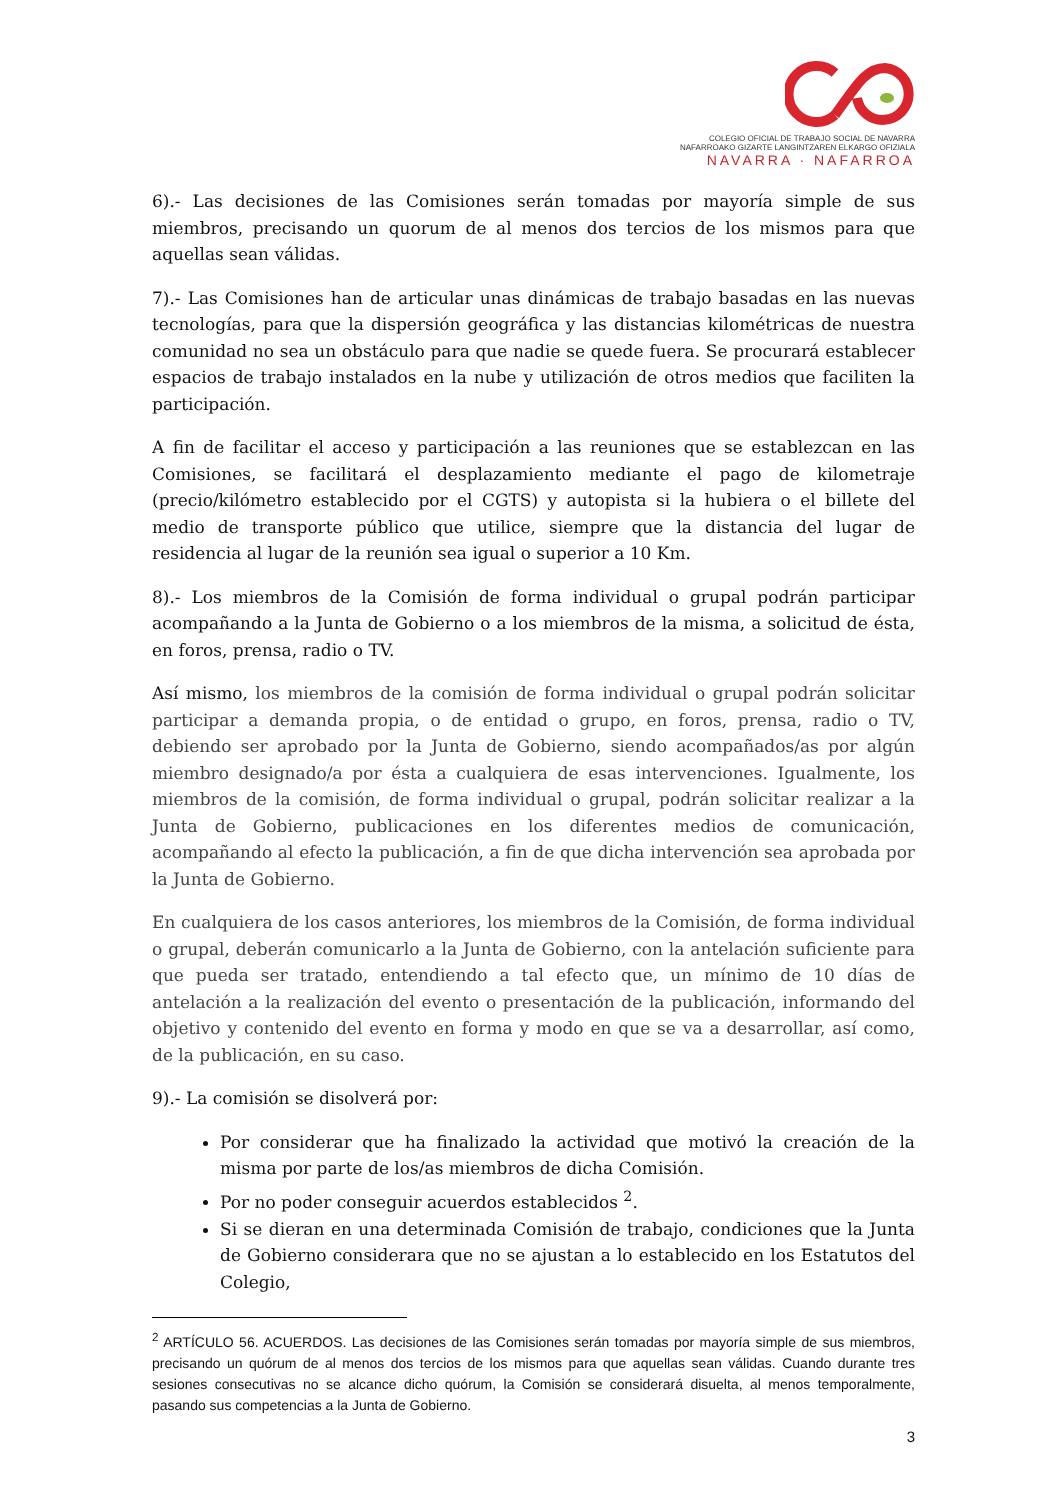COLEGIO OFICIAL DE TRABAJO SOCIAL DE NAVARRA
NAFARROAKO GIZARTE LANGINTZAREN ELKARGO OFIZIALA
NAVARRA · NAFARROA
6).- Las decisiones de las Comisiones serán tomadas por mayoría simple de sus miembros, precisando un quorum de al menos dos tercios de los mismos para que aquellas sean válidas.
7).- Las Comisiones han de articular unas dinámicas de trabajo basadas en las nuevas tecnologías, para que la dispersión geográfica y las distancias kilométricas de nuestra comunidad no sea un obstáculo para que nadie se quede fuera. Se procurará establecer espacios de trabajo instalados en la nube y utilización de otros medios que faciliten la participación.
A fin de facilitar el acceso y participación a las reuniones que se establezcan en las Comisiones, se facilitará el desplazamiento mediante el pago de kilometraje (precio/kilómetro establecido por el CGTS) y autopista si la hubiera o el billete del medio de transporte público que utilice, siempre que la distancia del lugar de residencia al lugar de la reunión sea igual o superior a 10 Km.
8).- Los miembros de la Comisión de forma individual o grupal podrán participar acompañando a la Junta de Gobierno o a los miembros de la misma, a solicitud de ésta, en foros, prensa, radio o TV.
Así mismo, los miembros de la comisión de forma individual o grupal podrán solicitar participar a demanda propia, o de entidad o grupo, en foros, prensa, radio o TV, debiendo ser aprobado por la Junta de Gobierno, siendo acompañados/as por algún miembro designado/a por ésta a cualquiera de esas intervenciones. Igualmente, los miembros de la comisión, de forma individual o grupal, podrán solicitar realizar a la Junta de Gobierno, publicaciones en los diferentes medios de comunicación, acompañando al efecto la publicación, a fin de que dicha intervención sea aprobada por la Junta de Gobierno.
En cualquiera de los casos anteriores, los miembros de la Comisión, de forma individual o grupal, deberán comunicarlo a la Junta de Gobierno, con la antelación suficiente para que pueda ser tratado, entendiendo a tal efecto que, un mínimo de 10 días de antelación a la realización del evento o presentación de la publicación, informando del objetivo y contenido del evento en forma y modo en que se va a desarrollar, así como, de la publicación, en su caso.
9).- La comisión se disolverá por:
Por considerar que ha finalizado la actividad que motivó la creación de la misma por parte de los/as miembros de dicha Comisión.
Por no poder conseguir acuerdos establecidos <sup>2</sup>.
Si se dieran en una determinada Comisión de trabajo, condiciones que la Junta de Gobierno considerara que no se ajustan a lo establecido en los Estatutos del Colegio,
<sup>2</sup> ARTÍCULO 56. ACUERDOS. Las decisiones de las Comisiones serán tomadas por mayoría simple de sus miembros, precisando un quórum de al menos dos tercios de los mismos para que aquellas sean válidas. Cuando durante tres sesiones consecutivas no se alcance dicho quórum, la Comisión se considerará disuelta, al menos temporalmente, pasando sus competencias a la Junta de Gobierno.
3